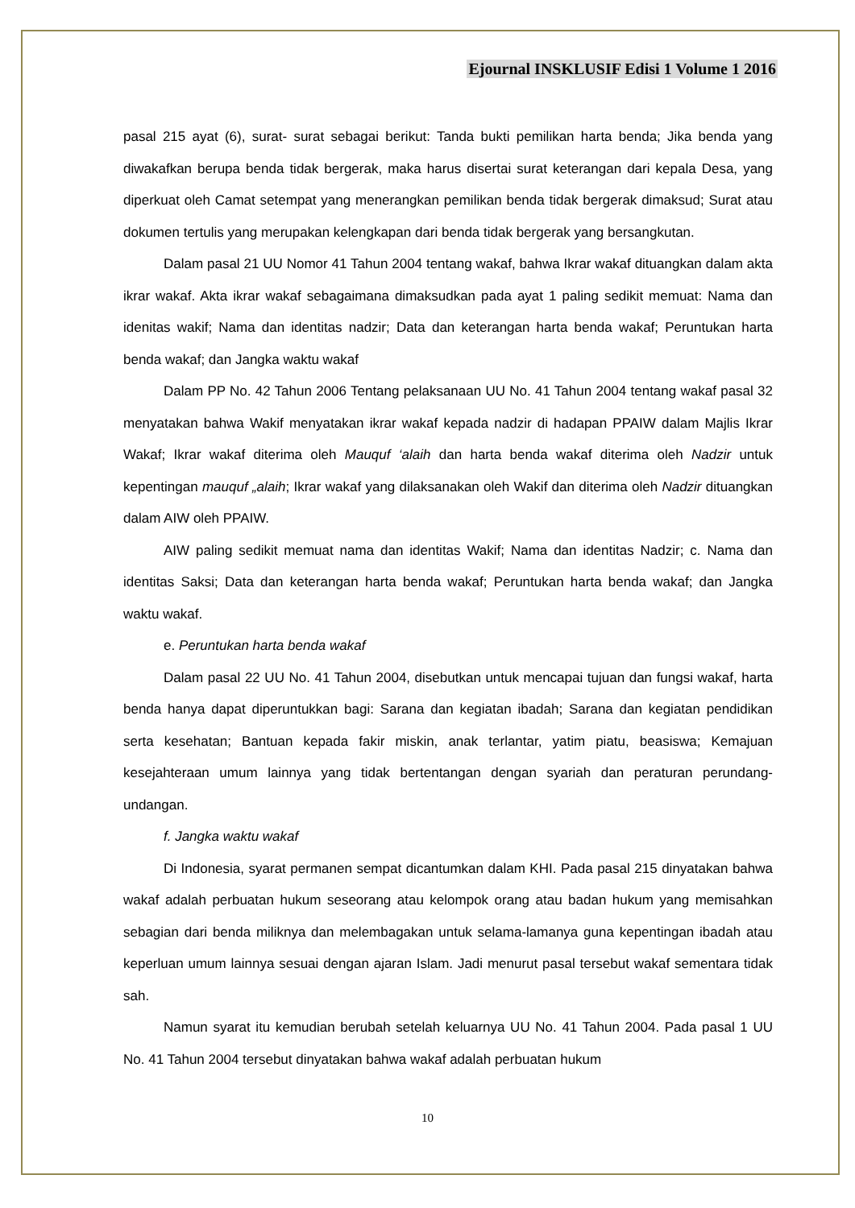Ejournal INSKLUSIF Edisi 1 Volume 1 2016
pasal 215 ayat (6), surat- surat sebagai berikut: Tanda bukti pemilikan harta benda; Jika benda yang diwakafkan berupa benda tidak bergerak, maka harus disertai surat keterangan dari kepala Desa, yang diperkuat oleh Camat setempat yang menerangkan pemilikan benda tidak bergerak dimaksud; Surat atau dokumen tertulis yang merupakan kelengkapan dari benda tidak bergerak yang bersangkutan.
Dalam pasal 21 UU Nomor 41 Tahun 2004 tentang wakaf, bahwa Ikrar wakaf dituangkan dalam akta ikrar wakaf. Akta ikrar wakaf sebagaimana dimaksudkan pada ayat 1 paling sedikit memuat: Nama dan idenitas wakif; Nama dan identitas nadzir; Data dan keterangan harta benda wakaf; Peruntukan harta benda wakaf; dan Jangka waktu wakaf
Dalam PP No. 42 Tahun 2006 Tentang pelaksanaan UU No. 41 Tahun 2004 tentang wakaf pasal 32 menyatakan bahwa Wakif menyatakan ikrar wakaf kepada nadzir di hadapan PPAIW dalam Majlis Ikrar Wakaf; Ikrar wakaf diterima oleh Mauquf ‘alaih dan harta benda wakaf diterima oleh Nadzir untuk kepentingan mauquf „alaih; Ikrar wakaf yang dilaksanakan oleh Wakif dan diterima oleh Nadzir dituangkan dalam AIW oleh PPAIW.
AIW paling sedikit memuat nama dan identitas Wakif; Nama dan identitas Nadzir; c. Nama dan identitas Saksi; Data dan keterangan harta benda wakaf; Peruntukan harta benda wakaf; dan Jangka waktu wakaf.
e. Peruntukan harta benda wakaf
Dalam pasal 22 UU No. 41 Tahun 2004, disebutkan untuk mencapai tujuan dan fungsi wakaf, harta benda hanya dapat diperuntukkan bagi: Sarana dan kegiatan ibadah; Sarana dan kegiatan pendidikan serta kesehatan; Bantuan kepada fakir miskin, anak terlantar, yatim piatu, beasiswa; Kemajuan kesejahteraan umum lainnya yang tidak bertentangan dengan syariah dan peraturan perundang- undangan.
f. Jangka waktu wakaf
Di Indonesia, syarat permanen sempat dicantumkan dalam KHI. Pada pasal 215 dinyatakan bahwa wakaf adalah perbuatan hukum seseorang atau kelompok orang atau badan hukum yang memisahkan sebagian dari benda miliknya dan melembagakan untuk selama-lamanya guna kepentingan ibadah atau keperluan umum lainnya sesuai dengan ajaran Islam. Jadi menurut pasal tersebut wakaf sementara tidak sah.
Namun syarat itu kemudian berubah setelah keluarnya UU No. 41 Tahun 2004. Pada pasal 1 UU No. 41 Tahun 2004 tersebut dinyatakan bahwa wakaf adalah perbuatan hukum
10